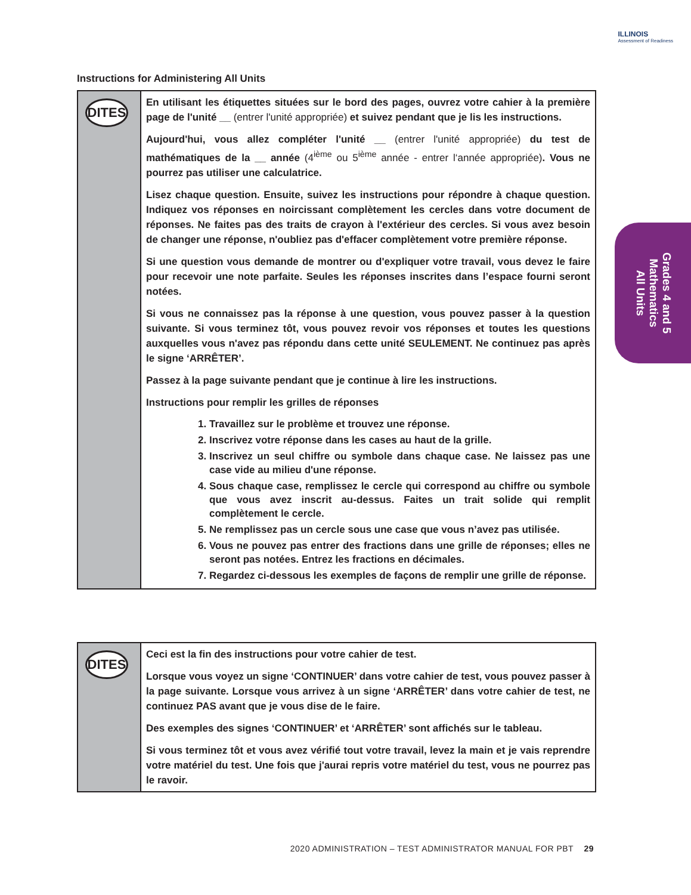ILLINOIS
Assessment of Readiness
Instructions for Administering All Units
DITES
En utilisant les étiquettes situées sur le bord des pages, ouvrez votre cahier à la première page de l'unité __ (entrer l'unité appropriée) et suivez pendant que je lis les instructions.
Aujourd'hui, vous allez compléter l'unité __ (entrer l'unité appropriée) du test de mathématiques de la __ année (4<sup>ième</sup> ou 5<sup>ième</sup> année - entrer l‘année appropriée). Vous ne pourrez pas utiliser une calculatrice.
Lisez chaque question. Ensuite, suivez les instructions pour répondre à chaque question. Indiquez vos réponses en noircissant complètement les cercles dans votre document de réponses. Ne faites pas des traits de crayon à l'extérieur des cercles. Si vous avez besoin de changer une réponse, n'oubliez pas d'effacer complètement votre première réponse.
Si une question vous demande de montrer ou d'expliquer votre travail, vous devez le faire pour recevoir une note parfaite. Seules les réponses inscrites dans l’espace fourni seront notées.
Si vous ne connaissez pas la réponse à une question, vous pouvez passer à la question suivante. Si vous terminez tôt, vous pouvez revoir vos réponses et toutes les questions auxquelles vous n'avez pas répondu dans cette unité SEULEMENT. Ne continuez pas après le signe ‘ARRÊTER’.
Passez à la page suivante pendant que je continue à lire les instructions.
Instructions pour remplir les grilles de réponses
1. Travaillez sur le problème et trouvez une réponse.
2. Inscrivez votre réponse dans les cases au haut de la grille.
3. Inscrivez un seul chiffre ou symbole dans chaque case. Ne laissez pas une case vide au milieu d'une réponse.
4. Sous chaque case, remplissez le cercle qui correspond au chiffre ou symbole que vous avez inscrit au-dessus. Faites un trait solide qui remplit complètement le cercle.
5. Ne remplissez pas un cercle sous une case que vous n’avez pas utilisée.
6. Vous ne pouvez pas entrer des fractions dans une grille de réponses; elles ne seront pas notées. Entrez les fractions en décimales.
7. Regardez ci-dessous les exemples de façons de remplir une grille de réponse.
DITES
Ceci est la fin des instructions pour votre cahier de test.
Lorsque vous voyez un signe ‘CONTINUER’ dans votre cahier de test, vous pouvez passer à la page suivante. Lorsque vous arrivez à un signe ‘ARRÊTER’ dans votre cahier de test, ne continuez PAS avant que je vous dise de le faire.
Des exemples des signes ‘CONTINUER’ et ‘ARRÊTER’ sont affichés sur le tableau.
Si vous terminez tôt et vous avez vérifié tout votre travail, levez la main et je vais reprendre votre matériel du test. Une fois que j'aurai repris votre matériel du test, vous ne pourrez pas le ravoir.
Grades 4 and 5
Mathematics
All Units
2020 ADMINISTRATION – TEST ADMINISTRATOR MANUAL FOR PBT 29